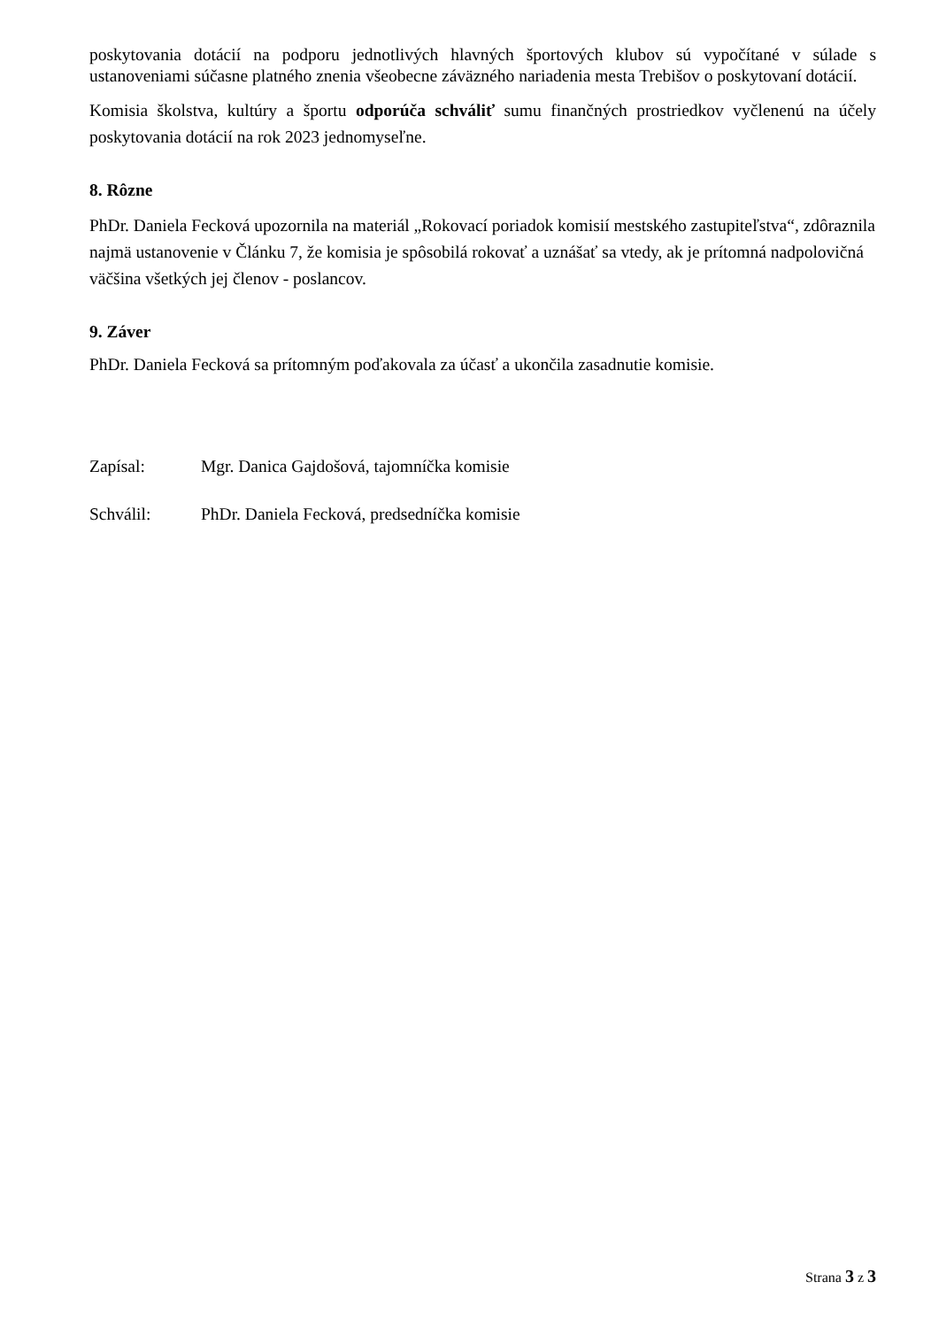poskytovania dotácií na podporu jednotlivých hlavných športových klubov sú vypočítané v súlade s ustanoveniami súčasne platného znenia všeobecne záväzného nariadenia mesta Trebišov o poskytovaní dotácií.
Komisia školstva, kultúry a športu odporúča schváliť sumu finančných prostriedkov vyčlenenú na účely poskytovania dotácií na rok 2023 jednomyseľne.
8. Rôzne
PhDr. Daniela Fecková upozornila na materiál „Rokovací poriadok komisií mestského zastupiteľstva“, zdôraznila najmä ustanovenie v Článku 7, že komisia je spôsobilá rokovať a uznášať sa vtedy, ak je prítomná nadpolovičná väčšina všetkých jej členov - poslancov.
9. Záver
PhDr. Daniela Fecková sa prítomným poďakovala za účasť a ukončila zasadnutie komisie.
Zapísal: Mgr. Danica Gajdošová, tajomníčka komisie
Schválil: PhDr. Daniela Fecková, predsedníčka komisie
Strana 3 z 3